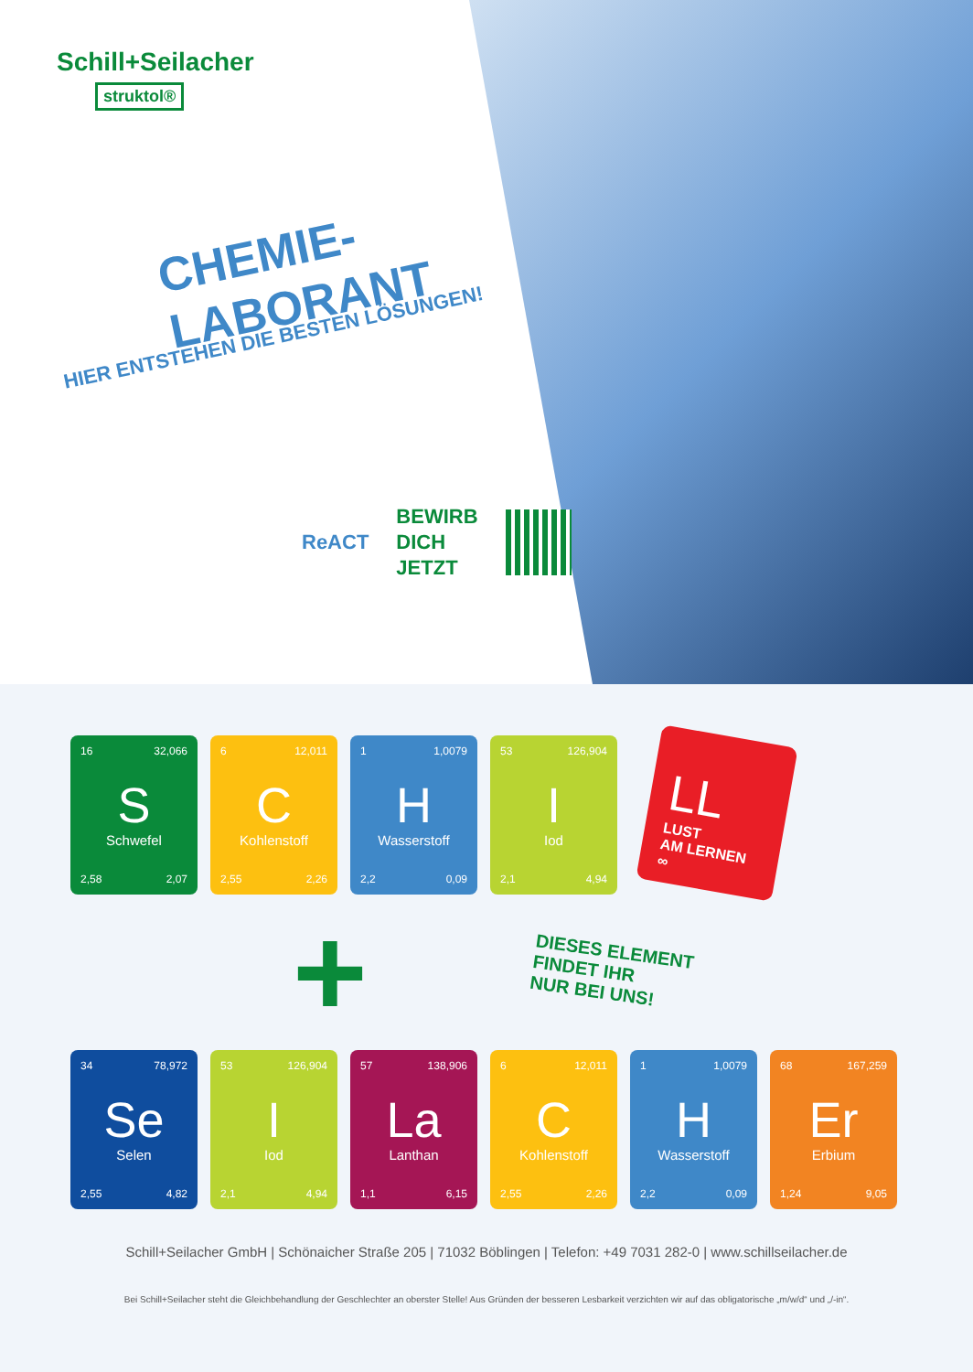Schill+Seilacher
struktol®
CHEMIE-
LABORANT
HIER ENTSTEHEN DIE BESTEN LÖSUNGEN!
ReACT
BEWIRB
DICH
JETZT
16 32,066
S
Schwefel
2,58 2,07
6 12,011
C
Kohlenstoff
2,55 2,26
1 1,0079
H
Wasserstoff
2,2 0,09
53 126,904
I
Iod
2,1 4,94
LL
LUST
AM LERNEN
∞
+
DIESES ELEMENT
FINDET IHR
NUR BEI UNS!
34 78,972
Se
Selen
2,55 4,82
53 126,904
I
Iod
2,1 4,94
57 138,906
La
Lanthan
1,1 6,15
6 12,011
C
Kohlenstoff
2,55 2,26
1 1,0079
H
Wasserstoff
2,2 0,09
68 167,259
Er
Erbium
1,24 9,05
Schill+Seilacher GmbH | Schönaicher Straße 205 | 71032 Böblingen | Telefon: +49 7031 282-0 | www.schillseilacher.de
Bei Schill+Seilacher steht die Gleichbehandlung der Geschlechter an oberster Stelle! Aus Gründen der besseren Lesbarkeit verzichten wir auf das obligatorische „m/w/d“ und „/-in“.